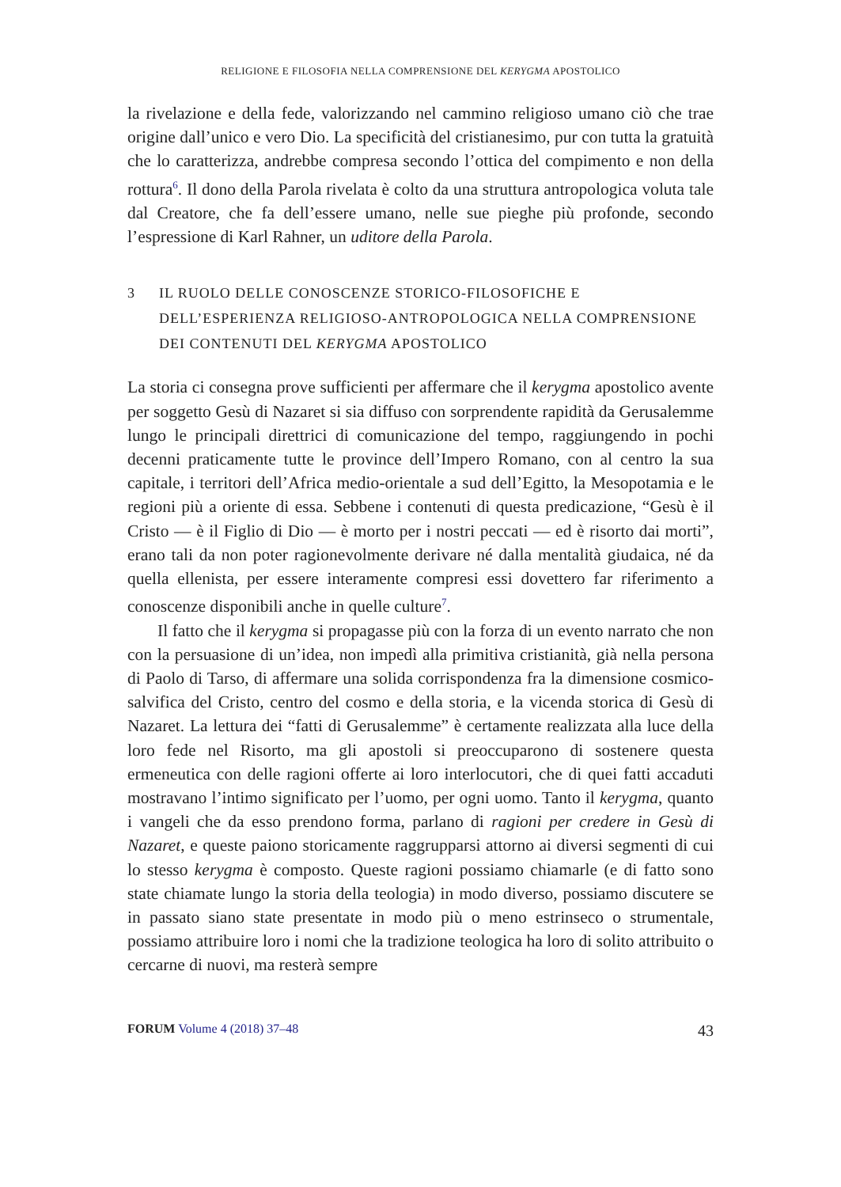RELIGIONE E FILOSOFIA NELLA COMPRENSIONE DEL KERYGMA APOSTOLICO
la rivelazione e della fede, valorizzando nel cammino religioso umano ciò che trae origine dall’unico e vero Dio. La specificità del cristianesimo, pur con tutta la gratuità che lo caratterizza, andrebbe compresa secondo l’ottica del compimento e non della rottura<sup>6</sup>. Il dono della Parola rivelata è colto da una struttura antropologica voluta tale dal Creatore, che fa dell’essere umano, nelle sue pieghe più profonde, secondo l’espressione di Karl Rahner, un uditore della Parola.
3 IL RUOLO DELLE CONOSCENZE STORICO-FILOSOFICHE E DELL’ESPERIENZA RELIGIOSO-ANTROPOLOGICA NELLA COMPRENSIONE DEI CONTENUTI DEL KERYGMA APOSTOLICO
La storia ci consegna prove sufficienti per affermare che il kerygma apostolico avente per soggetto Gesù di Nazaret si sia diffuso con sorprendente rapidità da Gerusalemme lungo le principali direttrici di comunicazione del tempo, raggiungendo in pochi decenni praticamente tutte le province dell’Impero Romano, con al centro la sua capitale, i territori dell’Africa medio-orientale a sud dell’Egitto, la Mesopotamia e le regioni più a oriente di essa. Sebbene i contenuti di questa predicazione, “Gesù è il Cristo — è il Figlio di Dio — è morto per i nostri peccati — ed è risorto dai morti”, erano tali da non poter ragionevolmente derivare né dalla mentalità giudaica, né da quella ellenista, per essere interamente compresi essi dovettero far riferimento a conoscenze disponibili anche in quelle culture<sup>7</sup>.
Il fatto che il kerygma si propagasse più con la forza di un evento narrato che non con la persuasione di un’idea, non impedì alla primitiva cristianità, già nella persona di Paolo di Tarso, di affermare una solida corrispondenza fra la dimensione cosmico-salvifica del Cristo, centro del cosmo e della storia, e la vicenda storica di Gesù di Nazaret. La lettura dei “fatti di Gerusalemme” è certamente realizzata alla luce della loro fede nel Risorto, ma gli apostoli si preoccuparono di sostenere questa ermeneutica con delle ragioni offerte ai loro interlocutori, che di quei fatti accaduti mostravano l’intimo significato per l’uomo, per ogni uomo. Tanto il kerygma, quanto i vangeli che da esso prendono forma, parlano di ragioni per credere in Gesù di Nazaret, e queste paiono storicamente raggrupparsi attorno ai diversi segmenti di cui lo stesso kerygma è composto. Queste ragioni possiamo chiamarle (e di fatto sono state chiamate lungo la storia della teologia) in modo diverso, possiamo discutere se in passato siano state presentate in modo più o meno estrinseco o strumentale, possiamo attribuire loro i nomi che la tradizione teologica ha loro di solito attribuito o cercarne di nuovi, ma resterà sempre
FORUM Volume 4 (2018) 37–48 43